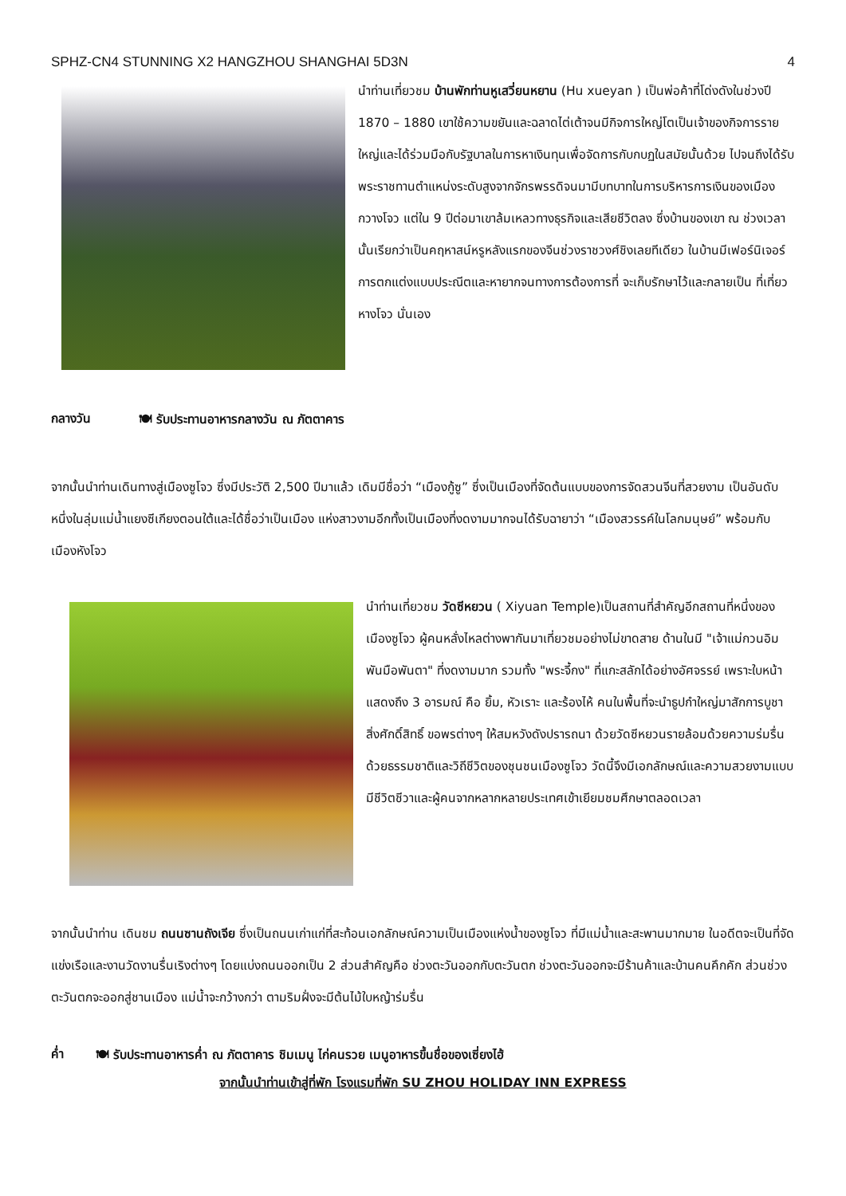SPHZ-CN4 STUNNING X2 HANGZHOU SHANGHAI 5D3N 4
นำท่านเที่ยวชม บ้านพักท่านหูเสวี่ยนหยาน (Hu xueyan ) เป็นพ่อค้าที่โด่งดังในช่วงปี 1870 – 1880 เขาใช้ความขยันและฉลาดไต่เต้าจนมีกิจการใหญ่โตเป็นเจ้าของกิจการรายใหญ่และได้ร่วมมือกับรัฐบาลในการหาเงินทุนเพื่อจัดการกับกบฏในสมัยนั้นด้วย ไปจนถึงได้รับพระราชทานตำแหน่งระดับสูงจากจักรพรรดิจนมามีบทบาทในการบริหารการเงินของเมืองกวางโจว แต่ใน 9 ปีต่อมาเขาล้มเหลวทางธุรกิจและเสียชีวิตลง ซึ่งบ้านของเขา ณ ช่วงเวลานั้นเรียกว่าเป็นคฤหาสน์หรูหลังแรกของจีนช่วงราชวงศ์ชิงเลยทีเดียว ในบ้านมีเฟอร์นิเจอร์ การตกแต่งแบบประณีตและหายากจนทางการต้องการที่ จะเก็บรักษาไว้และกลายเป็น ที่เที่ยวหางโจว นั่นเอง
กลางวัน 🍽 รับประทานอาหารกลางวัน ณ ภัตตาคาร
จากนั้นนำท่านเดินทางสู่เมืองซูโจว ซึ่งมีประวัติ 2,500 ปีมาแล้ว เดิมมีชื่อว่า “เมืองกู้ซู” ซึ่งเป็นเมืองที่จัดต้นแบบของการจัดสวนจีนที่สวยงาม เป็นอันดับหนึ่งในลุ่มแม่น้ำแยงซีเกียงตอนใต้และได้ชื่อว่าเป็นเมือง แห่งสาวงามอีกทั้งเป็นเมืองที่งดงามมากจนได้รับฉายาว่า “เมืองสวรรค์ในโลกมนุษย์” พร้อมกับเมืองหังโจว
นำท่านเที่ยวชม วัดซีหยวน ( Xiyuan Temple)เป็นสถานที่สำคัญอีกสถานที่หนึ่งของเมืองซูโจว ผู้คนหลั่งไหลต่างพากันมาเที่ยวชมอย่างไม่ขาดสาย ด้านในมี "เจ้าแม่กวนอิมพันมือพันตา" ที่งดงามมาก รวมทั้ง "พระจี้กง" ที่แกะสลักได้อย่างอัศจรรย์ เพราะใบหน้าแสดงถึง 3 อารมณ์ คือ ยิ้ม, หัวเราะ และร้องไห้ คนในพื้นที่จะนำธูปกำใหญ่มาสักการบูชาสิ่งศักดิ์สิทธิ์ ขอพรต่างๆ ให้สมหวังดังปรารถนา ด้วยวัดซีหยวนรายล้อมด้วยความร่มรื่นด้วยธรรมชาติและวิถีชีวิตของชุนชนเมืองซูโจว วัดนี้จึงมีเอกลักษณ์และความสวยงามแบบมีชีวิตชีวาและผู้คนจากหลากหลายประเทศเข้าเยียมชมศึกษาตลอดเวลา
จากนั้นนำท่าน เดินชม ถนนซานถังเจีย ซึ่งเป็นถนนเก่าแก่ที่สะท้อนเอกลักษณ์ความเป็นเมืองแห่งน้ำของซูโจว ที่มีแม่น้ำและสะพานมากมาย ในอดีตจะเป็นที่จัดแข่งเรือและงานวัดงานรื่นเริงต่างๆ โดยแบ่งถนนออกเป็น 2 ส่วนสำคัญคือ ช่วงตะวันออกกับตะวันตก ช่วงตะวันออกจะมีร้านค้าและบ้านคนคึกคัก ส่วนช่วงตะวันตกจะออกสู่ชานเมือง แม่น้ำจะกว้างกว่า ตามริมฝั่งจะมีต้นไม้ใบหญ้าร่มรื่น
ค่ำ 🍽 รับประทานอาหารค่ำ ณ ภัตตาคาร ชิมเมนู ไก่คนรวย เมนูอาหารขึ้นชื่อของเซี่ยงไฮ้
จากนั้นนำท่านเข้าสู่ที่พัก โรงแรมที่พัก SU ZHOU HOLIDAY INN EXPRESS